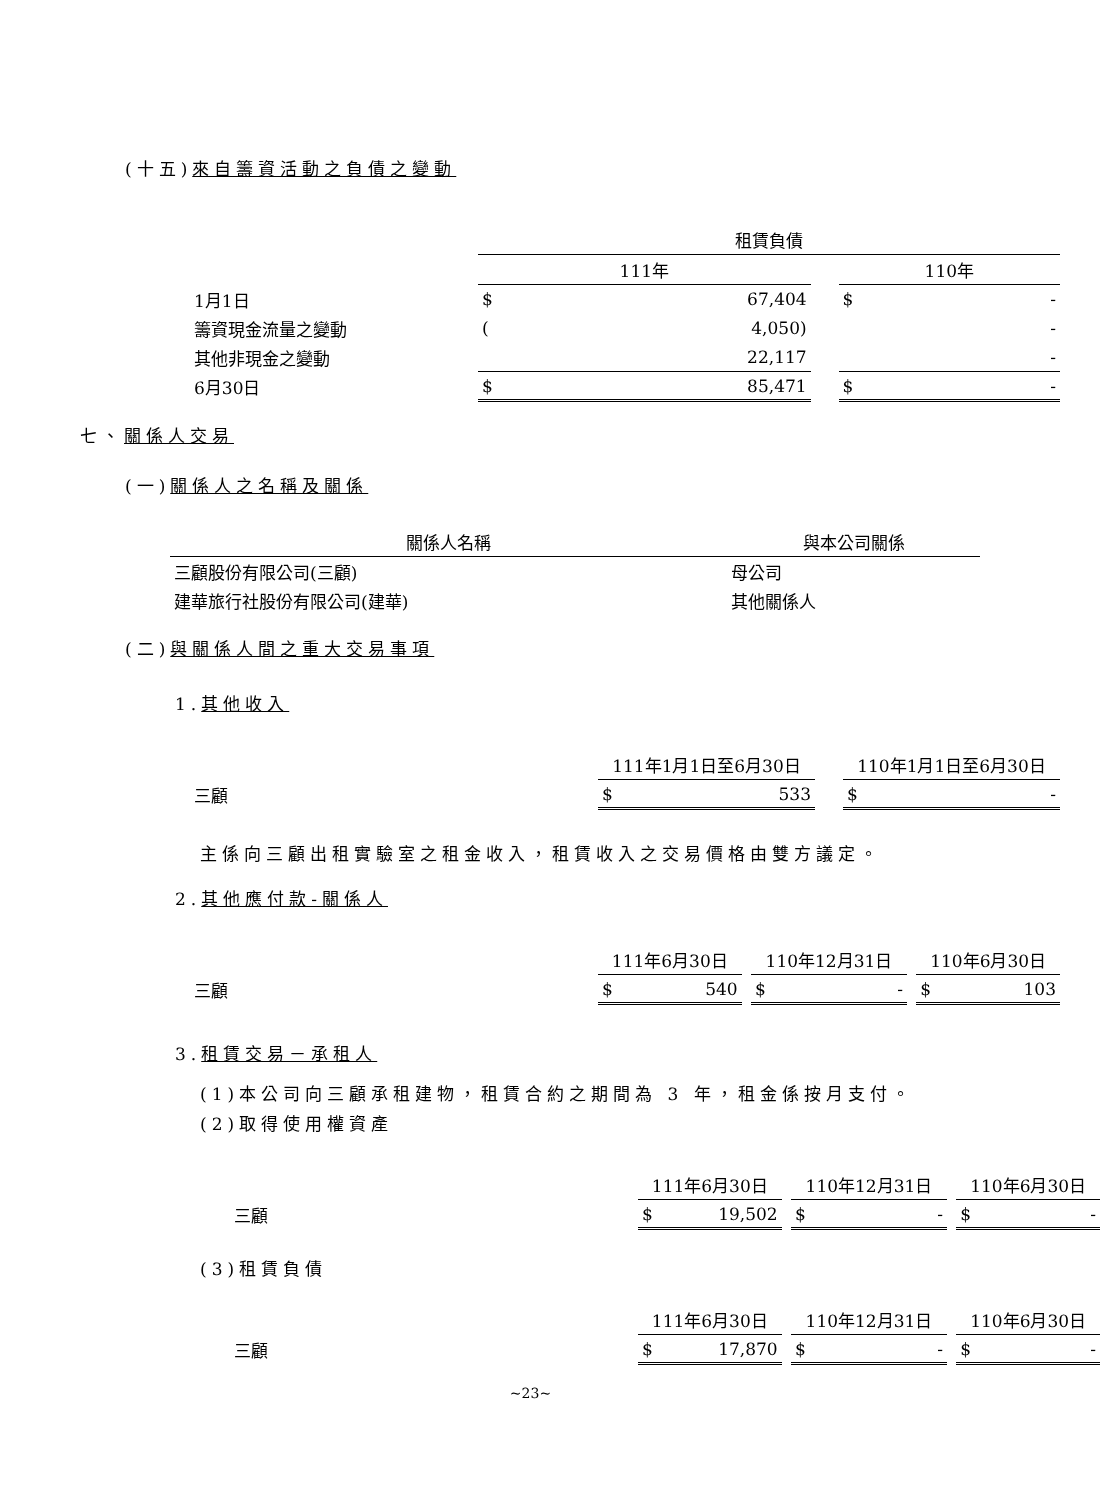(十五)來自籌資活動之負債之變動
| | 租賃負債 | | | | |
| | 111年 | | | 110年 | |
| 1月1日 | $ | 67,404 | | $ | - |
| 籌資現金流量之變動 | ( | 4,050) | | | - |
| 其他非現金之變動 | | 22,117 | | | - |
| 6月30日 | $ | 85,471 | | $ | - |
七、關係人交易
(一)關係人之名稱及關係
| 關係人名稱 | 與本公司關係 |
| --- | --- |
| 三顧股份有限公司(三顧) | 母公司 |
| 建華旅行社股份有限公司(建華) | 其他關係人 |
(二)與關係人間之重大交易事項
1.其他收入
| | 111年1月1日至6月30日 | | | 110年1月1日至6月30日 | |
| 三顧 | $ | 533 | | $ | - |
主係向三顧出租實驗室之租金收入，租賃收入之交易價格由雙方議定。
2.其他應付款-關係人
| | 111年6月30日 | | | 110年12月31日 | | | 110年6月30日 | |
| 三顧 | $ | 540 | | $ | - | | $ | 103 |
3.租賃交易－承租人
(1)本公司向三顧承租建物，租賃合約之期間為 3 年，租金係按月支付。
(2)取得使用權資產
| | 111年6月30日 | | | 110年12月31日 | | | 110年6月30日 | |
| 三顧 | $ | 19,502 | | $ | - | | $ | - |
(3)租賃負債
| | 111年6月30日 | | | 110年12月31日 | | | 110年6月30日 | |
| 三顧 | $ | 17,870 | | $ | - | | $ | - |
~23~